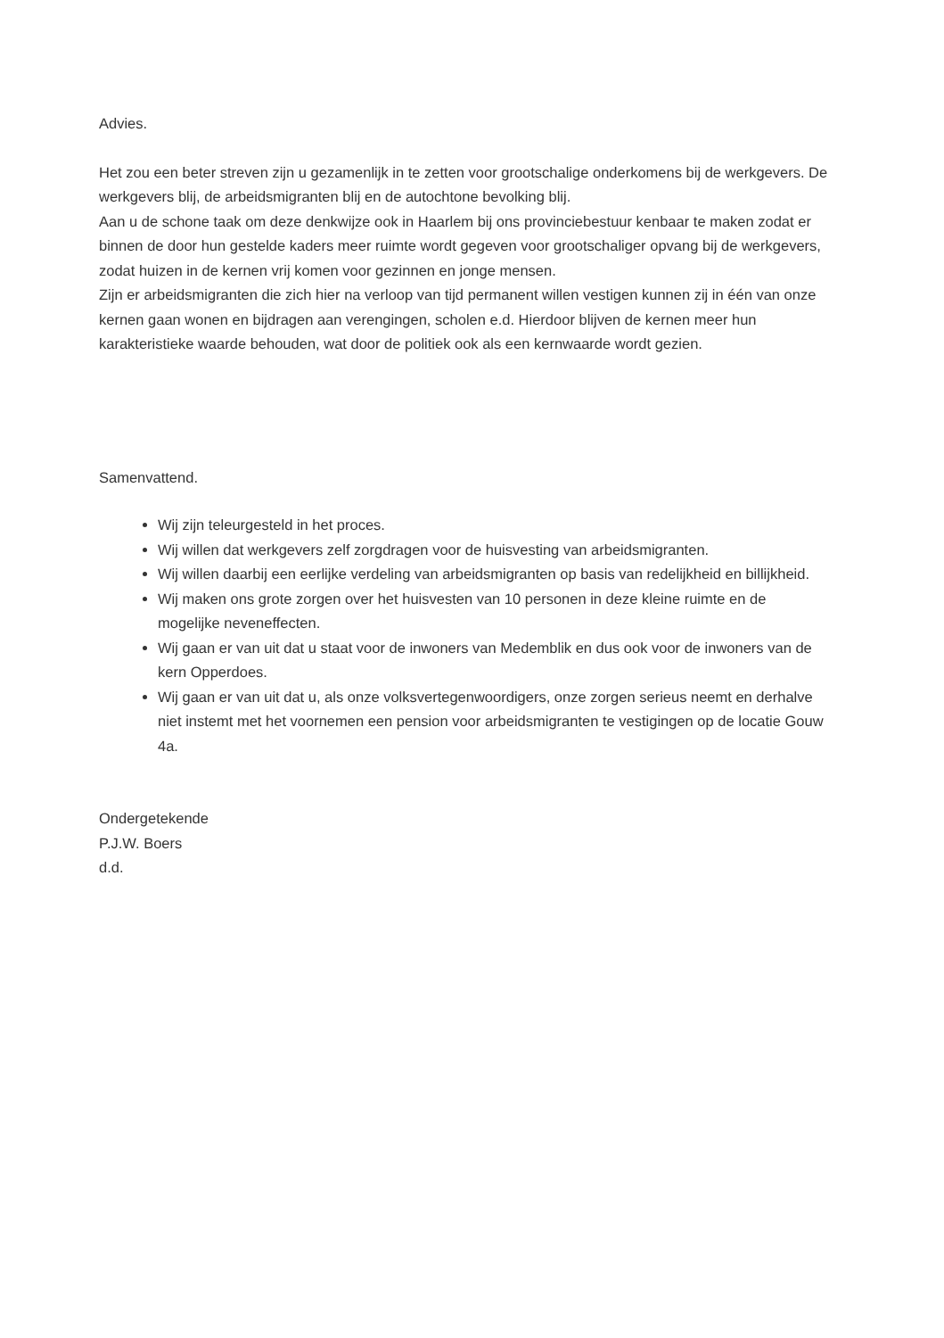Advies.
Het zou een beter streven zijn u gezamenlijk in te zetten voor grootschalige onderkomens bij de werkgevers. De werkgevers blij, de arbeidsmigranten blij en de autochtone bevolking blij.
Aan u de schone taak om deze denkwijze ook in Haarlem bij ons provinciebestuur kenbaar te maken zodat er binnen de door hun gestelde kaders meer ruimte wordt gegeven voor grootschaliger opvang bij de werkgevers, zodat huizen in de kernen vrij komen voor gezinnen en jonge mensen.
Zijn er arbeidsmigranten die zich hier na verloop van tijd permanent willen vestigen kunnen zij in één van onze kernen gaan wonen en bijdragen aan verengingen, scholen e.d. Hierdoor blijven de kernen meer hun karakteristieke waarde behouden, wat door de politiek ook als een kernwaarde wordt gezien.
Samenvattend.
Wij zijn teleurgesteld in het proces.
Wij willen dat werkgevers zelf zorgdragen voor de huisvesting van arbeidsmigranten.
Wij willen daarbij een eerlijke verdeling van arbeidsmigranten op basis van redelijkheid en billijkheid.
Wij maken ons grote zorgen over het huisvesten van 10 personen in deze kleine ruimte en de mogelijke neveneffecten.
Wij gaan er van uit dat u staat voor de inwoners van Medemblik en dus ook voor de inwoners van de kern Opperdoes.
Wij gaan er van uit dat u, als onze volksvertegenwoordigers, onze zorgen serieus neemt en derhalve niet instemt met het voornemen een pension voor arbeidsmigranten te vestigingen op de locatie Gouw 4a.
Ondergetekende
P.J.W. Boers
d.d.